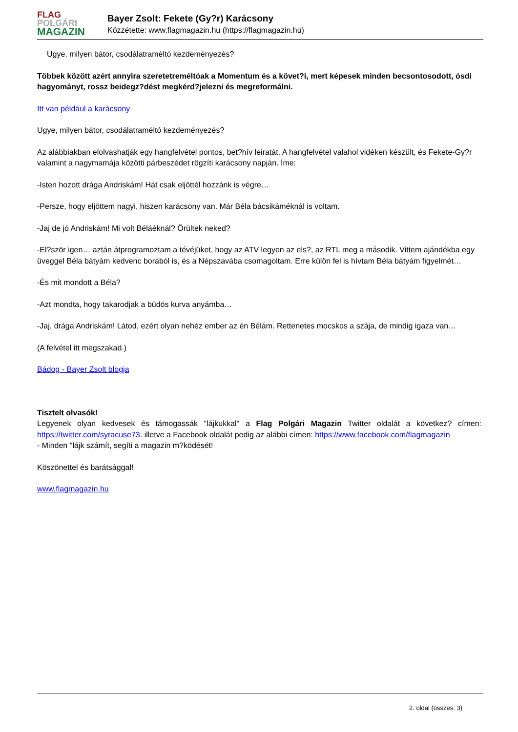FLAG
POLGÁRI
MAGAZIN
Bayer Zsolt: Fekete (Gy?r) Karácsony
Közzétette: www.flagmagazin.hu (https://flagmagazin.hu)
Ugye, milyen bátor, csodálatraméltó kezdeményezés?
Többek között azért annyira szeretetreméltóak a Momentum és a követ?i, mert képesek minden becsontosodott, ósdi hagyományt, rossz beidegz?dést megkérd?jelezni és megreformálni.
Itt van például a karácsony
Ugye, milyen bátor, csodálatraméltó kezdeményezés?
Az alábbiakban elolvashatják egy hangfelvétel pontos, bet?hív leiratát. A hangfelvétel valahol vidéken készült, és Fekete-Gy?r valamint a nagymamája közötti párbeszédet rögzíti karácsony napján. Íme:
-Isten hozott drága Andriskám! Hát csak eljöttél hozzánk is végre…
-Persze, hogy eljöttem nagyi, hiszen karácsony van. Már Béla bácsikáméknál is voltam.
-Jaj de jó Andriskám! Mi volt Béláéknál? Örültek neked?
-El?ször igen… aztán átprogramoztam a tévéjüket, hogy az ATV legyen az els?, az RTL meg a második. Vittem ajándékba egy üveggel Béla bátyám kedvenc borából is, és a Népszavába csomagoltam. Erre külön fel is hívtam Béla bátyám figyelmét…
-És mit mondott a Béla?
-Azt mondta, hogy takarodjak a büdös kurva anyámba…
-Jaj, drága Andriskám! Látod, ezért olyan nehéz ember az én Bélám. Rettenetes mocskos a szája, de mindig igaza van…
(A felvétel itt megszakad.)
Bádog - Bayer Zsolt blogja
Tisztelt olvasók!
Legyenek olyan kedvesek és támogassák "lájkukkal" a Flag Polgári Magazin Twitter oldalát a következ? címen: https://twitter.com/syracuse73. illetve a Facebook oldalát pedig az alábbi címen: https://www.facebook.com/flagmagazin
- Minden "lájk számít, segíti a magazin m?ködését!
Köszönettel és barátsággal!
www.flagmagazin.hu
2. oldal (összes: 3)